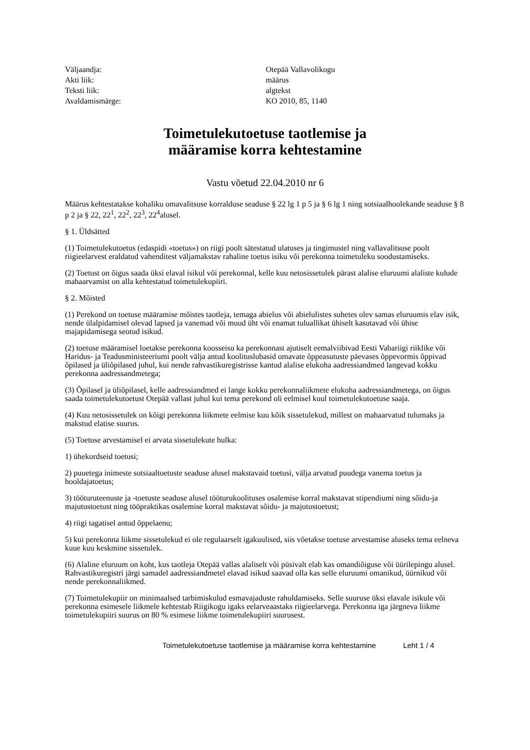| Väljaandja: | Otepää Vallavolikogu |
| Akti liik: | määrus |
| Teksti liik: | algtekst |
| Avaldamismärge: | KO 2010, 85, 1140 |
Toimetulekutoetuse taotlemise ja
määramise korra kehtestamine
Vastu võetud 22.04.2010 nr 6
Määrus kehtestatakse kohaliku omavalitsuse korralduse seaduse § 22 lg 1 p 5 ja § 6 lg 1 ning sotsiaalhoolekande seaduse § 8 p 2 ja § 22, 22<sup>1</sup>, 22<sup>2</sup>, 22<sup>3</sup>, 22<sup>4</sup>alusel.
§ 1. Üldsätted
(1) Toimetulekutoetus (edaspidi «toetus») on riigi poolt sätestatud ulatuses ja tingimustel ning vallavalitsuse poolt riigieelarvest eraldatud vahenditest väljamakstav rahaline toetus isiku või perekonna toimetuleku soodustamiseks.
(2) Toetust on õigus saada üksi elaval isikul või perekonnal, kelle kuu netosissetulek pärast alalise eluruumi alaliste kulude mahaarvamist on alla kehtestatud toimetulekupiiri.
§ 2. Mõisted
(1) Perekond on toetuse määramise mõistes taotleja, temaga abielus või abielulistes suhetes olev samas eluruumis elav isik, nende ülalpidamisel olevad lapsed ja vanemad või muud üht või enamat tuluallikat ühiselt kasutavad või ühise majapidamisega seotud isikud.
(2) toetuse määramisel loetakse perekonna koosseisu ka perekonnast ajutiselt eemalviibivad Eesti Vabariigi riiklike või Haridus- ja Teadusministeeriumi poolt välja antud koolituslubasid omavate õppeasutuste päevases õppevormis õppivad õpilased ja üliõpilased juhul, kui nende rahvastikuregistrisse kantud alalise elukoha aadressiandmed langevad kokku perekonna aadressandmetega;
(3) Õpilasel ja üliõpilasel, kelle aadressiandmed ei lange kokku perekonnaliikmete elukoha aadressiandmetega, on õigus saada toimetulekutoetust Otepää vallast juhul kui tema perekond oli eelmisel kuul toimetulekutoetuse saaja.
(4) Kuu netosissetulek on kõigi perekonna liikmete eelmise kuu kõik sissetulekud, millest on mahaarvatud tulumaks ja makstud elatise suurus.
(5) Toetuse arvestamisel ei arvata sissetulekute hulka:
1) ühekordseid toetusi;
2) puuetega inimeste sotsiaaltoetuste seaduse alusel makstavaid toetusi, välja arvatud puudega vanema toetus ja hooldajatoetus;
3) tööturuteenuste ja -toetuste seaduse alusel tööturukoolituses osalemise korral makstavat stipendiumi ning sõidu-ja majutustoetust ning tööpraktikas osalemise korral makstavat sõidu- ja majutustoetust;
4) riigi tagatisel antud õppelaenu;
5) kui perekonna liikme sissetulekud ei ole regulaarselt igakuulised, siis võetakse toetuse arvestamise aluseks tema eelneva kuue kuu keskmine sissetulek.
(6) Alaline eluruum on koht, kus taotleja Otepää vallas alaliselt või püsivalt elab kas omandiõiguse või üürilepingu alusel. Rahvastikuregistri järgi samadel aadressiandmetel elavad isikud saavad olla kas selle eluruumi omanikud, üürnikud või nende perekonnaliikmed.
(7) Toimetulekupiir on minimaalsed tarbimiskulud esmavajaduste rahuldamiseks. Selle suuruse üksi elavale isikule või perekonna esimesele liikmele kehtestab Riigikogu igaks eelarveaastaks riigieelarvega. Perekonna iga järgneva liikme toimetulekupiiri suurus on 80 % esimese liikme toimetulekupiiri suurusest.
Toimetulekutoetuse taotlemise ja määramise korra kehtestamine Leht 1 / 4